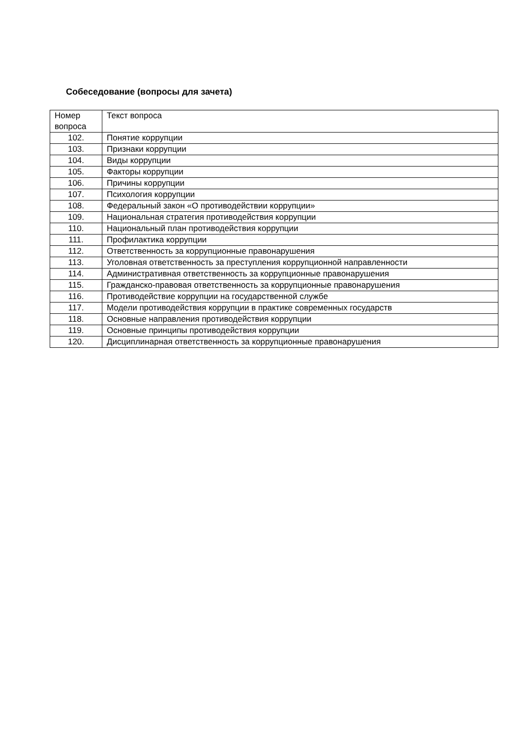Собеседование (вопросы для зачета)
| Номер вопроса | Текст вопроса |
| 102. | Понятие коррупции |
| 103. | Признаки коррупции |
| 104. | Виды коррупции |
| 105. | Факторы коррупции |
| 106. | Причины коррупции |
| 107. | Психология коррупции |
| 108. | Федеральный закон «О противодействии коррупции» |
| 109. | Национальная стратегия противодействия коррупции |
| 110. | Национальный план противодействия коррупции |
| 111. | Профилактика коррупции |
| 112. | Ответственность за коррупционные правонарушения |
| 113. | Уголовная ответственность за преступления коррупционной направленности |
| 114. | Административная ответственность за коррупционные правонарушения |
| 115. | Гражданско-правовая ответственность за коррупционные правонарушения |
| 116. | Противодействие коррупции на государственной службе |
| 117. | Модели противодействия коррупции в практике современных государств |
| 118. | Основные направления противодействия коррупции |
| 119. | Основные принципы противодействия коррупции |
| 120. | Дисциплинарная ответственность за коррупционные правонарушения |